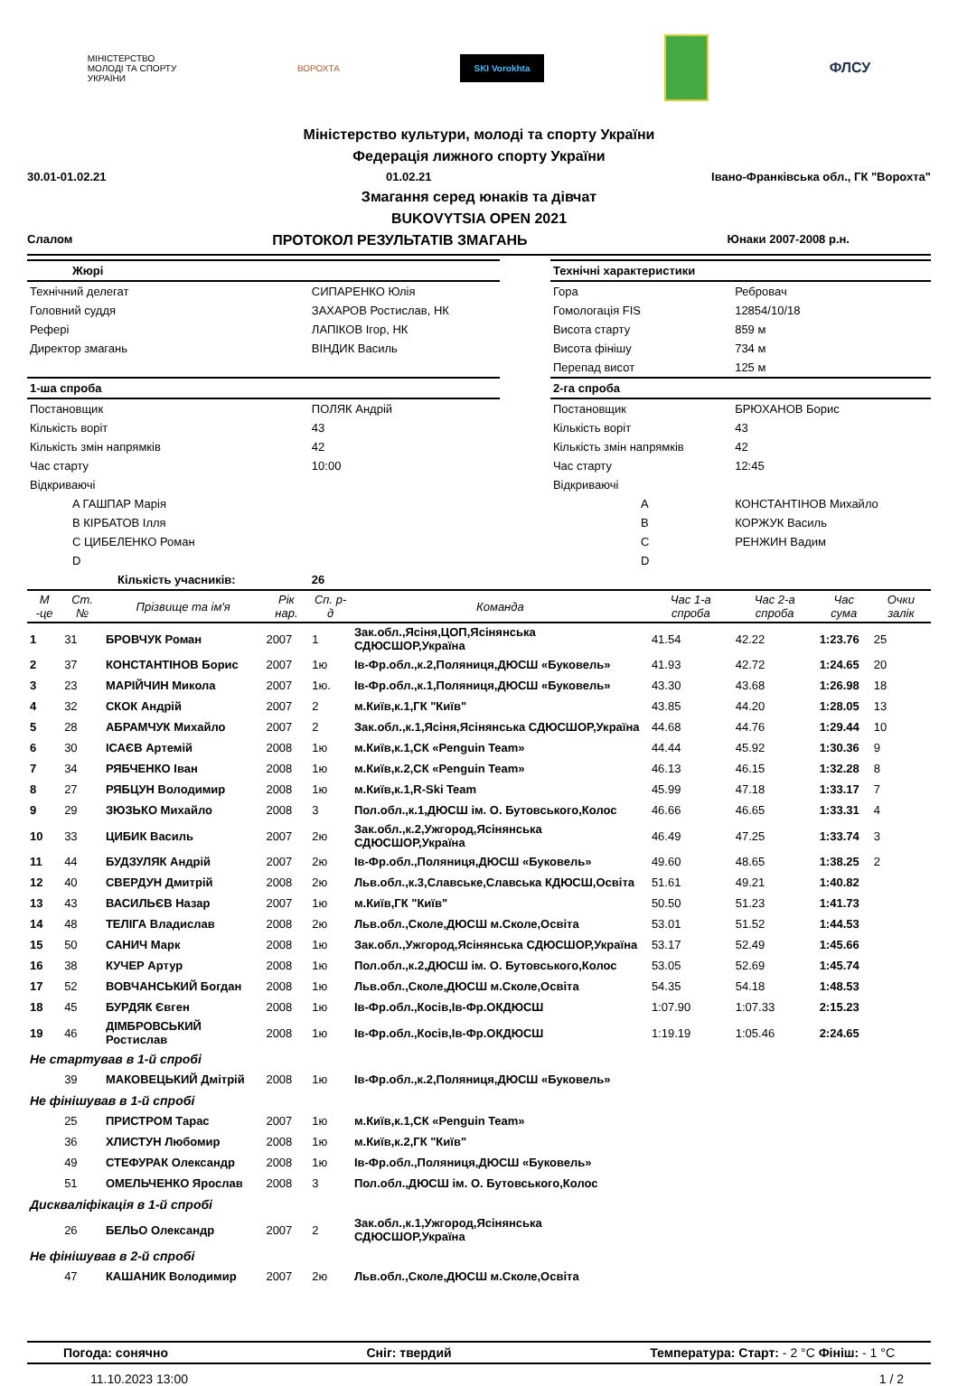МІНІСТЕРСТВО
МОЛОДІ ТА СПОРТУ
УКРАЇНИ
ВОРОХТА
SKI Vorokhta
ФЛСУ
Міністерство культури, молоді та спорту України
Федерація лижного спорту України
30.01-01.02.21 01.02.21 Івано-Франківська обл., ГК "Ворохта"
Змагання серед юнаків та дівчат
BUKOVYTSIA OPEN 2021
Слалом ПРОТОКОЛ РЕЗУЛЬТАТІВ ЗМАГАНЬ Юнаки 2007-2008 р.н.
| Жюрі | | | Технічні характеристики | |
| Технічний делегат | СИПАРЕНКО Юлія | | Гора | Ребровач |
| Головний суддя | ЗАХАРОВ Ростислав, НК | | Гомологація FIS | 12854/10/18 |
| Рефері | ЛАПІКОВ Ігор, НК | | Висота старту | 859 м |
| Директор змагань | ВІНДИК Василь | | Висота фінішу | 734 м |
| | | | Перепад висот | 125 м |
| 1-ша спроба | | | 2-га спроба | |
| Постановщик | ПОЛЯК Андрій | | Постановщик | БРЮХАНОВ Борис |
| Кількість воріт | 43 | | Кількість воріт | 43 |
| Кількість змін напрямків | 42 | | Кількість змін напрямків | 42 |
| Час старту | 10:00 | | Час старту | 12:45 |
| Відкриваючі | | | Відкриваючі | |
| A ГАШПАР Марія | | | A | КОНСТАНТІНОВ Михайло |
| B КІРБАТОВ Ілля | | | B | КОРЖУК Василь |
| C ЦИБЕЛЕНКО Роман | | | C | РЕНЖИН Вадим |
| D | | | D | |
| Кількість учасників: | 26 | | | |
| М -це | Ст. № | Прізвище та ім'я | Рік нар. | Сп. р-д | Команда | Час 1-а спроба | Час 2-а спроба | Час сума | Очки залік |
| --- | --- | --- | --- | --- | --- | --- | --- | --- | --- |
| 1 | 31 | БРОВЧУК Роман | 2007 | 1 | Зак.обл.,Ясіня,ЦОП,Ясінянська СДЮСШОР,Україна | 41.54 | 42.22 | 1:23.76 | 25 |
| 2 | 37 | КОНСТАНТІНОВ Борис | 2007 | 1ю | Ів-Фр.обл.,к.2,Поляниця,ДЮСШ «Буковель» | 41.93 | 42.72 | 1:24.65 | 20 |
| 3 | 23 | МАРІЙЧИН Микола | 2007 | 1ю. | Ів-Фр.обл.,к.1,Поляниця,ДЮСШ «Буковель» | 43.30 | 43.68 | 1:26.98 | 18 |
| 4 | 32 | СКОК Андрій | 2007 | 2 | м.Київ,к.1,ГК "Київ" | 43.85 | 44.20 | 1:28.05 | 13 |
| 5 | 28 | АБРАМЧУК Михайло | 2007 | 2 | Зак.обл.,к.1,Ясіня,Ясінянська СДЮСШОР,Україна | 44.68 | 44.76 | 1:29.44 | 10 |
| 6 | 30 | ІСАЄВ Артемій | 2008 | 1ю | м.Київ,к.1,СК «Penguin Team» | 44.44 | 45.92 | 1:30.36 | 9 |
| 7 | 34 | РЯБЧЕНКО Іван | 2008 | 1ю | м.Київ,к.2,СК «Penguin Team» | 46.13 | 46.15 | 1:32.28 | 8 |
| 8 | 27 | РЯБЦУН Володимир | 2008 | 1ю | м.Київ,к.1,R-Ski Team | 45.99 | 47.18 | 1:33.17 | 7 |
| 9 | 29 | ЗЮЗЬКО Михайло | 2008 | 3 | Пол.обл.,к.1,ДЮСШ ім. О. Бутовського,Колос | 46.66 | 46.65 | 1:33.31 | 4 |
| 10 | 33 | ЦИБИК Василь | 2007 | 2ю | Зак.обл.,к.2,Ужгород,Ясінянська СДЮСШОР,Україна | 46.49 | 47.25 | 1:33.74 | 3 |
| 11 | 44 | БУДЗУЛЯК Андрій | 2007 | 2ю | Ів-Фр.обл.,Поляниця,ДЮСШ «Буковель» | 49.60 | 48.65 | 1:38.25 | 2 |
| 12 | 40 | СВЕРДУН Дмитрій | 2008 | 2ю | Льв.обл.,к.3,Славське,Славська КДЮСШ,Освіта | 51.61 | 49.21 | 1:40.82 | |
| 13 | 43 | ВАСИЛЬЄВ Назар | 2007 | 1ю | м.Київ,ГК "Київ" | 50.50 | 51.23 | 1:41.73 | |
| 14 | 48 | ТЕЛІГА Владислав | 2008 | 2ю | Льв.обл.,Сколе,ДЮСШ м.Сколе,Освіта | 53.01 | 51.52 | 1:44.53 | |
| 15 | 50 | САНИЧ Марк | 2008 | 1ю | Зак.обл.,Ужгород,Ясінянська СДЮСШОР,Україна | 53.17 | 52.49 | 1:45.66 | |
| 16 | 38 | КУЧЕР Артур | 2008 | 1ю | Пол.обл.,к.2,ДЮСШ ім. О. Бутовського,Колос | 53.05 | 52.69 | 1:45.74 | |
| 17 | 52 | ВОВЧАНСЬКИЙ Богдан | 2008 | 1ю | Льв.обл.,Сколе,ДЮСШ м.Сколе,Освіта | 54.35 | 54.18 | 1:48.53 | |
| 18 | 45 | БУРДЯК Євген | 2008 | 1ю | Ів-Фр.обл.,Косів,Ів-Фр.ОКДЮСШ | 1:07.90 | 1:07.33 | 2:15.23 | |
| 19 | 46 | ДІМБРОВСЬКИЙ Ростислав | 2008 | 1ю | Ів-Фр.обл.,Косів,Ів-Фр.ОКДЮСШ | 1:19.19 | 1:05.46 | 2:24.65 | |
| Не стартував в 1-й спробі | | | | | | | | | |
| | 39 | МАКОВЕЦЬКИЙ Дмітрій | 2008 | 1ю | Ів-Фр.обл.,к.2,Поляниця,ДЮСШ «Буковель» | | | | |
| Не фінішував в 1-й спробі | | | | | | | | | |
| | 25 | ПРИСТРОМ Тарас | 2007 | 1ю | м.Київ,к.1,СК «Penguin Team» | | | | |
| | 36 | ХЛИСТУН Любомир | 2008 | 1ю | м.Київ,к.2,ГК "Київ" | | | | |
| | 49 | СТЕФУРАК Олександр | 2008 | 1ю | Ів-Фр.обл.,Поляниця,ДЮСШ «Буковель» | | | | |
| | 51 | ОМЕЛЬЧЕНКО Ярослав | 2008 | 3 | Пол.обл.,ДЮСШ ім. О. Бутовського,Колос | | | | |
| Дискваліфікація в 1-й спробі | | | | | | | | | |
| | 26 | БЕЛЬО Олександр | 2007 | 2 | Зак.обл.,к.1,Ужгород,Ясінянська СДЮСШОР,Україна | | | | |
| Не фінішував в 2-й спробі | | | | | | | | | |
| | 47 | КАШАНИК Володимир | 2007 | 2ю | Льв.обл.,Сколе,ДЮСШ м.Сколе,Освіта | | | | |
Погода: сонячно Сніг: твердий Температура: Старт: - 2 °C Фініш: - 1 °C
11.10.2023 13:00 1 / 2